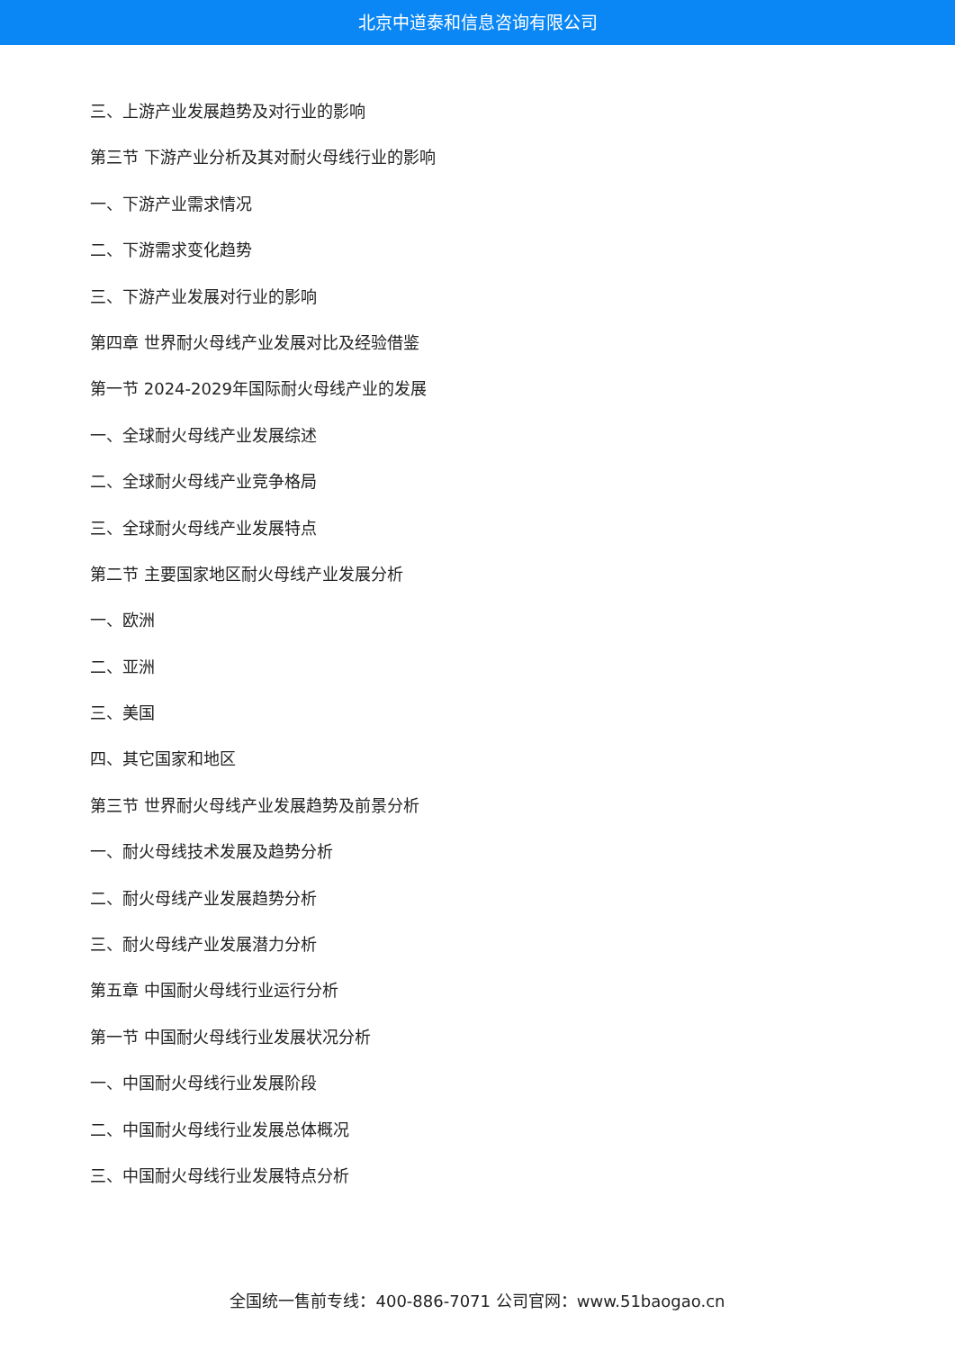北京中道泰和信息咨询有限公司
三、上游产业发展趋势及对行业的影响
第三节 下游产业分析及其对耐火母线行业的影响
一、下游产业需求情况
二、下游需求变化趋势
三、下游产业发展对行业的影响
第四章 世界耐火母线产业发展对比及经验借鉴
第一节 2024-2029年国际耐火母线产业的发展
一、全球耐火母线产业发展综述
二、全球耐火母线产业竞争格局
三、全球耐火母线产业发展特点
第二节 主要国家地区耐火母线产业发展分析
一、欧洲
二、亚洲
三、美国
四、其它国家和地区
第三节 世界耐火母线产业发展趋势及前景分析
一、耐火母线技术发展及趋势分析
二、耐火母线产业发展趋势分析
三、耐火母线产业发展潜力分析
第五章 中国耐火母线行业运行分析
第一节 中国耐火母线行业发展状况分析
一、中国耐火母线行业发展阶段
二、中国耐火母线行业发展总体概况
三、中国耐火母线行业发展特点分析
全国统一售前专线：400-886-7071 公司官网：www.51baogao.cn